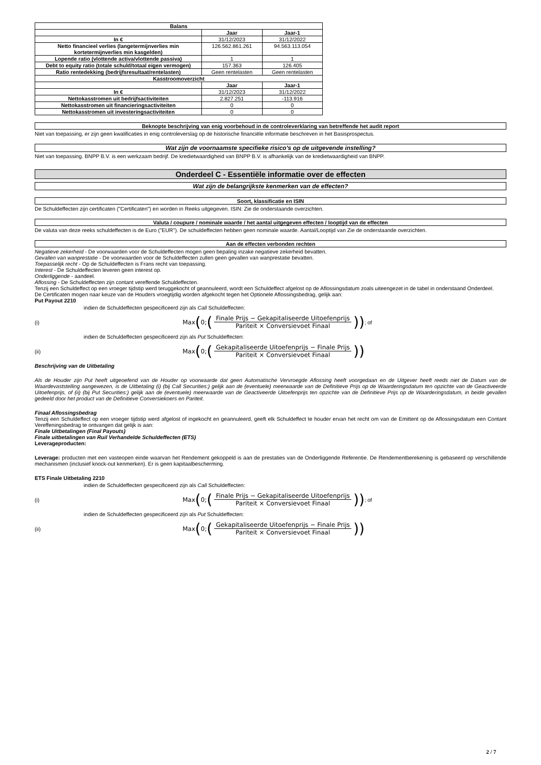| Balans | | |
| --- | --- | --- |
| | Jaar | Jaar-1 |
| In € | 31/12/2023 | 31/12/2022 |
| Netto financieel verlies (langetermijnverlies min kortetermijnverlies min kasgelden) | 126.562.861.261 | 94.563.113.054 |
| Lopende ratio (vlottende activa/vlottende passiva) | 1 | 1 |
| Debt to equity ratio (totale schuld/totaal eigen vermogen) | 157.363 | 126.405 |
| Ratio rentedekking (bedrijfsresultaat/rentelasten) | Geen rentelasten | Geen rentelasten |
| Kasstroomoverzicht | | |
| | Jaar | Jaar-1 |
| In € | 31/12/2023 | 31/12/2022 |
| Nettokasstromen uit bedrijfsactiviteiten | 2.827.251 | -113.916 |
| Nettokasstromen uit financieringsactiviteiten | 0 | 0 |
| Nettokasstromen uit investeringsactiviteiten | 0 | 0 |
Beknopte beschrijving van enig voorbehoud in de controleverklaring van betreffende het audit report
Niet van toepassing, er zijn geen kwalificaties in enig controleverslag op de historische financiële informatie beschreven in het Basisprospectus.
Wat zijn de voornaamste specifieke risico's op de uitgevende instelling?
Niet van toepassing. BNPP B.V. is een werkzaam bedrijf. De kredietwaardigheid van BNPP B.V. is afhankelijk van de kredietwaardigheid van BNPP.
Onderdeel C - Essentiële informatie over de effecten
Wat zijn de belangrijkste kenmerken van de effecten?
Soort, klassificatie en ISIN
De Schuldeffecten zijn certificaten ("Certificaten") en worden in Reeks uitgegeven. ISIN: Zie de onderstaande overzichten.
Valuta / coupure / nominale waarde / het aantal uitgegeven effecten / looptijd van de effecten
De valuta van deze reeks schuldeffecten is de Euro ("EUR"). De schuldeffecten hebben geen nominale waarde. Aantal/Looptijd van Zie de onderstaande overzichten.
Aan de effecten verbonden rechten
Negatieve zekerheid - De voorwaarden voor de Schuldeffecten mogen geen bepaling inzake negatieve zekerheid bevatten.
Gevallen van wanprestatie - De voorwaarden voor de Schuldeffecten zullen geen gevallen van wanprestatie bevatten.
Toepasselijk recht - Op de Schuldeffecten is Frans recht van toepassing.
Interest - De Schuldeffecten leveren geen interest op.
Onderliggende - aandeel.
Aflossing - De Schuldeffecten zijn contant vereffende Schuldeffecten.
Tenzij een Schuldeffect op een vroeger tijdstip werd teruggekocht of geannuleerd, wordt een Schuldeffect afgelost op de Aflossingsdatum zoals uiteengezet in de tabel in onderstaand Onderdeel.
De Certificaten mogen naar keuze van de Houders vroegtijdig worden afgekocht tegen het Optionele Aflossingsbedrag, gelijk aan:
Put Payout 2210
indien de Schuldeffecten gespecificeerd zijn als Call Schuldeffecten:
(i) Max (0; (Finale Prijs − Gekapitaliseerde Uitoefenprijs Pariteit × Conversievoet Finaal)) ; of
indien de Schuldeffecten gespecificeerd zijn als Put Schuldeffecten:
(ii) Max (0; (Gekapitaliseerde Uitoefenprijs − Finale Prijs Pariteit × Conversievoet Finaal))
Beschrijving van de Uitbetaling
Als de Houder zijn Put heeft uitgeoefend van de Houder op voorwaarde dat geen Automatische Vervroegde Aflossing heeft voorgedaan en de Uitgever heeft reeds niet de Datum van de Waardevaststelling aangewezen, is de Uitbetaling (i) (bij Call Securities:) gelijk aan de (eventuele) meerwaarde van de Definitieve Prijs op de Waarderingsdatum ten opzichte van de Geactiveerde Uitoefenprijs, of (ii) (bij Put Securities:) gelijk aan de (eventuele) meerwaarde van de Geactiveerde Uitoefenprijs ten opzichte van de Definitieve Prijs op de Waarderingsdatum, in beide gevallen gedeeld door het product van de Definitieve Conversiekoers en Pariteit.
Finaal Aflossingsbedrag
Tenzij een Schuldeffect op een vroeger tijdstip werd afgelost of ingekocht en geannuleerd, geeft elk Schuldeffect te houder ervan het recht om van de Emittent op de Aflossingsdatum een Contant Vereffeningsbedrag te ontvangen dat gelijk is aan:
Finale Uitbetalingen (Final Payouts)
Finale uitbetalingen van Ruil Verhandelde Schuldeffecten (ETS)
Leverageproducten:
Leverage: producten met een vasteopen einde waarvan het Rendement gekoppeld is aan de prestaties van de Onderliggende Referentie. De Rendementberekening is gebaseerd op verschillende mechanismen (inclusief knock-out kenmerken). Er is geen kapitaalbescherming.
ETS Finale Uitbetaling 2210
indien de Schuldeffecten gespecificeerd zijn als Call Schuldeffecten:
(i) Max (0; (Finale Prijs − Gekapitaliseerde Uitoefenprijs Pariteit × Conversievoet Finaal)) ; of
indien de Schuldeffecten gespecificeerd zijn als Put Schuldeffecten:
(ii) Max (0; (Gekapitaliseerde Uitoefenprijs − Finale Prijs Pariteit × Conversievoet Finaal))
2 / 7